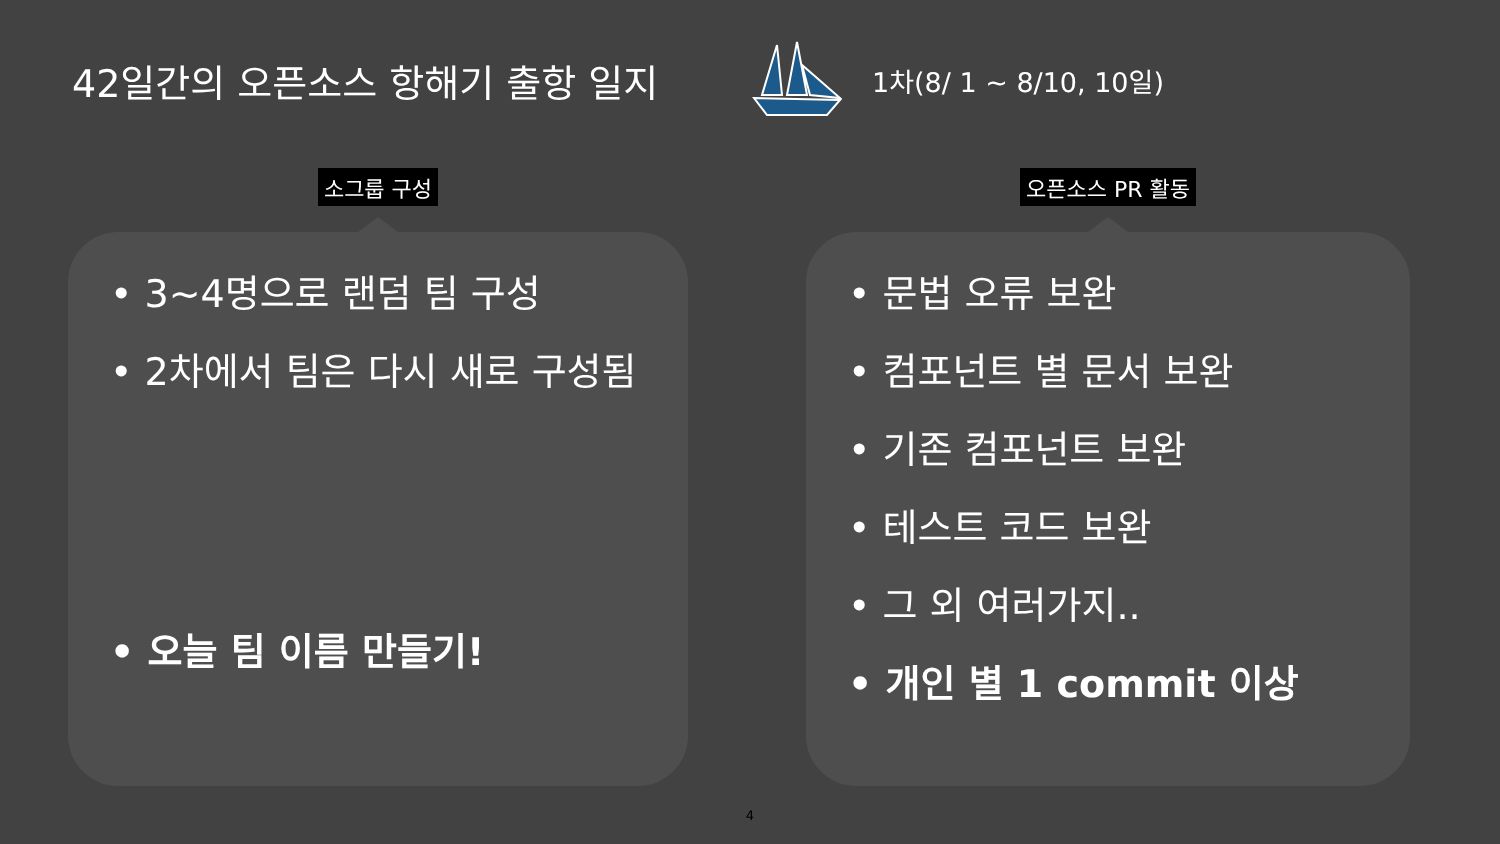42일간의 오픈소스 항해기 출항 일지
1차(8/ 1 ~ 8/10, 10일)
소그룹 구성
• 3~4명으로 랜덤 팀 구성
• 2차에서 팀은 다시 새로 구성됨
• 오늘 팀 이름 만들기!
오픈소스 PR 활동
• 문법 오류 보완
• 컴포넌트 별 문서 보완
• 기존 컴포넌트 보완
• 테스트 코드 보완
• 그 외 여러가지..
• 개인 별 1 commit 이상
4